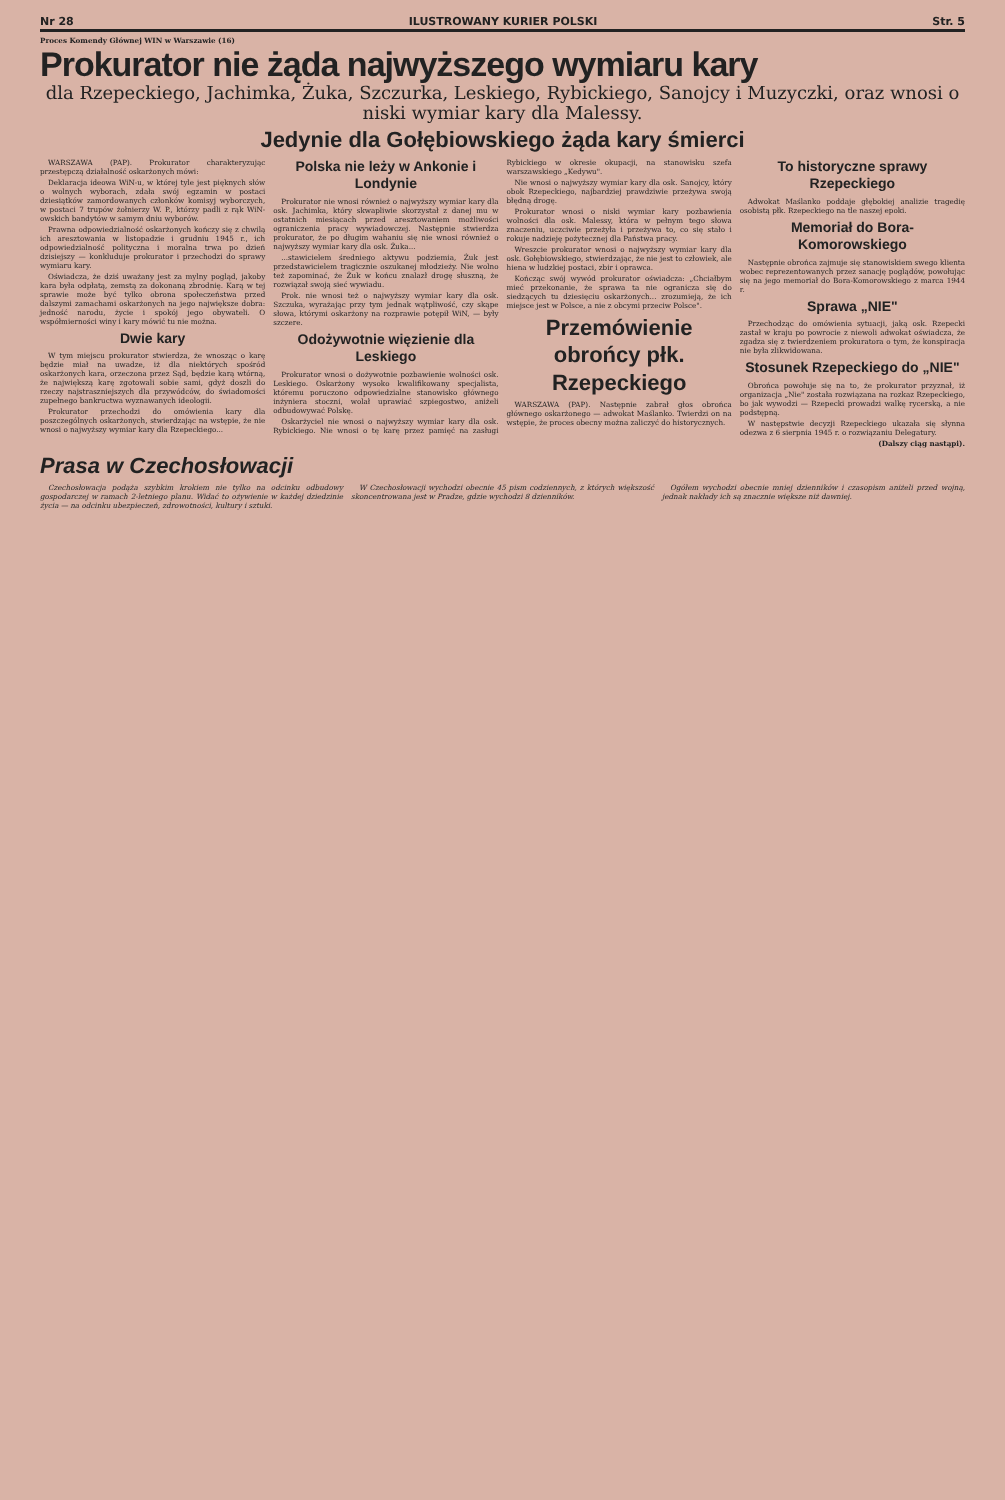Nr 28 ILUSTROWANY KURIER POLSKI Str. 5
Proces Komendy Głównej WIN w Warszawie (16)
Prokurator nie żąda najwyższego wymiaru kary
dla Rzepeckiego, Jachimka, Żuka, Szczurka, Leskiego, Rybickiego, Sanojcy i Muzyczki, oraz wnosi o niski wymiar kary dla Malessy.
Jedynie dla Gołębiowskiego żąda kary śmierci
WARSZAWA (PAP). Prokurator charakteryzując przestępczą działalność oskarżonych mówi:
Deklaracja ideowa WiN-u, w której tyle jest pięknych słów o wolnych wyborach, zdała swój egzamin w postaci dziesiątków zamordowanych członków komisyj wyborczych, w postaci 7 trupów żołnierzy W. P., którzy padli z rąk WiN-owskich bandytów w samym dniu wyborów.
Prawna odpowiedzialność oskarżonych kończy się z chwilą ich aresztowania w listopadzie i grudniu 1945 r., ich odpowiedzialność polityczna i moralna trwa po dzień dzisiejszy — konkluduje prokurator i przechodzi do sprawy wymiaru kary.
Oświadcza, że dziś uważany jest za mylny pogląd, jakoby kara była odpłatą, zemstą za dokonaną zbrodnię. Karą w tej sprawie może być tylko obrona społeczeństwa przed dalszymi zamachami oskarżonych na jego największe dobra: jedność narodu, życie i spokój jego obywateli. O współmierności winy i kary mówić tu nie można.
Dwie kary
W tym miejscu prokurator stwierdza, że wnosząc o karę będzie miał na uwadze, iż dla niektórych spośród oskarżonych kara, orzeczona przez Sąd, będzie karą wtórną, że największą karę zgotowali sobie sami, gdyż doszli do rzeczy najstraszniejszych dla przywódców, do świadomości zupełnego bankructwa wyznawanych ideologii.
Prokurator przechodzi do omówienia kary dla poszczególnych oskarżonych, stwierdzając na wstępie, że nie wnosi o najwyższy wymiar kary dla Rzepeckiego...
Polska nie leży w Ankonie i Londynie
Prokurator nie wnosi również o najwyższy wymiar kary dla osk. Jachimka, który skwapliwie skorzystał z danej mu w ostatnich miesiącach przed aresztowaniem możliwości ograniczenia pracy wywiadowczej. Następnie stwierdza prokurator, że po długim wahaniu się nie wnosi również o najwyższy wymiar kary dla osk. Żuka...
...stawicielem średniego aktywu podziemia, Żuk jest przedstawicielem tragicznie oszukanej młodzieży. Nie wolno też zapominać, że Żuk w końcu znalazł drogę słuszną, że rozwiązał swoją sieć wywiadu.
Prok. nie wnosi też o najwyższy wymiar kary dla osk. Szczuka, wyrażając przy tym jednak wątpliwość, czy skąpe słowa, którymi oskarżony na rozprawie potępił WiN, — były szczere.
Odożywotnie więzienie dla Leskiego
Prokurator wnosi o dożywotnie pozbawienie wolności osk. Leskiego. Oskarżony wysoko kwalifikowany specjalista, któremu poruczono odpowiedzialne stanowisko głównego inżyniera stoczni, wolał uprawiać szpiegostwo, aniżeli odbudowywać Polskę.
Oskarżyciel nie wnosi o najwyższy wymiar kary dla osk. Rybickiego. Nie wnosi o tę karę przez pamięć na zasługi Rybickiego w okresie okupacji, na stanowisku szefa warszawskiego „Kedywu".
Nie wnosi o najwyższy wymiar kary dla osk. Sanojcy, który obok Rzepeckiego, najbardziej prawdziwie przeżywa swoją błędną drogę.
Prokurator wnosi o niski wymiar kary pozbawienia wolności dla osk. Malessy, która w pełnym tego słowa znaczeniu, uczciwie przeżyła i przeżywa to, co się stało i rokuje nadzieję pożytecznej dla Państwa pracy.
Wreszcie prokurator wnosi o najwyższy wymiar kary dla osk. Gołębiowskiego, stwierdzając, że nie jest to człowiek, ale hiena w ludzkiej postaci, zbir i oprawca.
Kończąc swój wywód prokurator oświadcza: „Chciałbym mieć przekonanie, że sprawa ta nie ogranicza się do siedzących tu dziesięciu oskarżonych... zrozumieją, że ich miejsce jest w Polsce, a nie z obcymi przeciw Polsce".
Przemówienie obrońcy płk. Rzepeckiego
WARSZAWA (PAP). Następnie zabrał głos obrońca głównego oskarżonego — adwokat Maślanko. Twierdzi on na wstępie, że proces obecny można zaliczyć do historycznych.
To historyczne sprawy Rzepeckiego
Adwokat Maślanko poddaje głębokiej analizie tragedię osobistą płk. Rzepeckiego na tle naszej epoki.
Memoriał do Bora-Komorowskiego
Następnie obrońca zajmuje się stanowiskiem swego klienta wobec reprezentowanych przez sanację poglądów, powołując się na jego memoriał do Bora-Komorowskiego z marca 1944 r.
Sprawa „NIE"
Przechodząc do omówienia sytuacji, jaką osk. Rzepecki zastał w kraju po powrocie z niewoli adwokat oświadcza, że zgadza się z twierdzeniem prokuratora o tym, że konspiracja nie była zlikwidowana.
Stosunek Rzepeckiego do „NIE"
Obrońca powołuje się na to, że prokurator przyznał, iż organizacja „Nie" została rozwiązana na rozkaz Rzepeckiego, bo jak wywodzi — Rzepecki prowadzi walkę rycerską, a nie podstępną.
W następstwie decyzji Rzepeckiego ukazała się słynna odezwa z 6 sierpnia 1945 r. o rozwiązaniu Delegatury.
(Dalszy ciąg nastąpi).
Prasa w Czechosłowacji
Czechosłowacja podąża szybkim krokiem nie tylko na odcinku odbudowy gospodarczej w ramach 2-letniego planu. Widać to ożywienie w każdej dziedzinie życia — na odcinku ubezpieczeń, zdrowotności, kultury i sztuki.
W Czechosłowacji wychodzi obecnie 45 pism codziennych, z których większość skoncentrowana jest w Pradze, gdzie wychodzi 8 dzienników.
Ogółem wychodzi obecnie mniej dzienników i czasopism aniżeli przed wojną, jednak nakłady ich są znacznie większe niż dawniej.